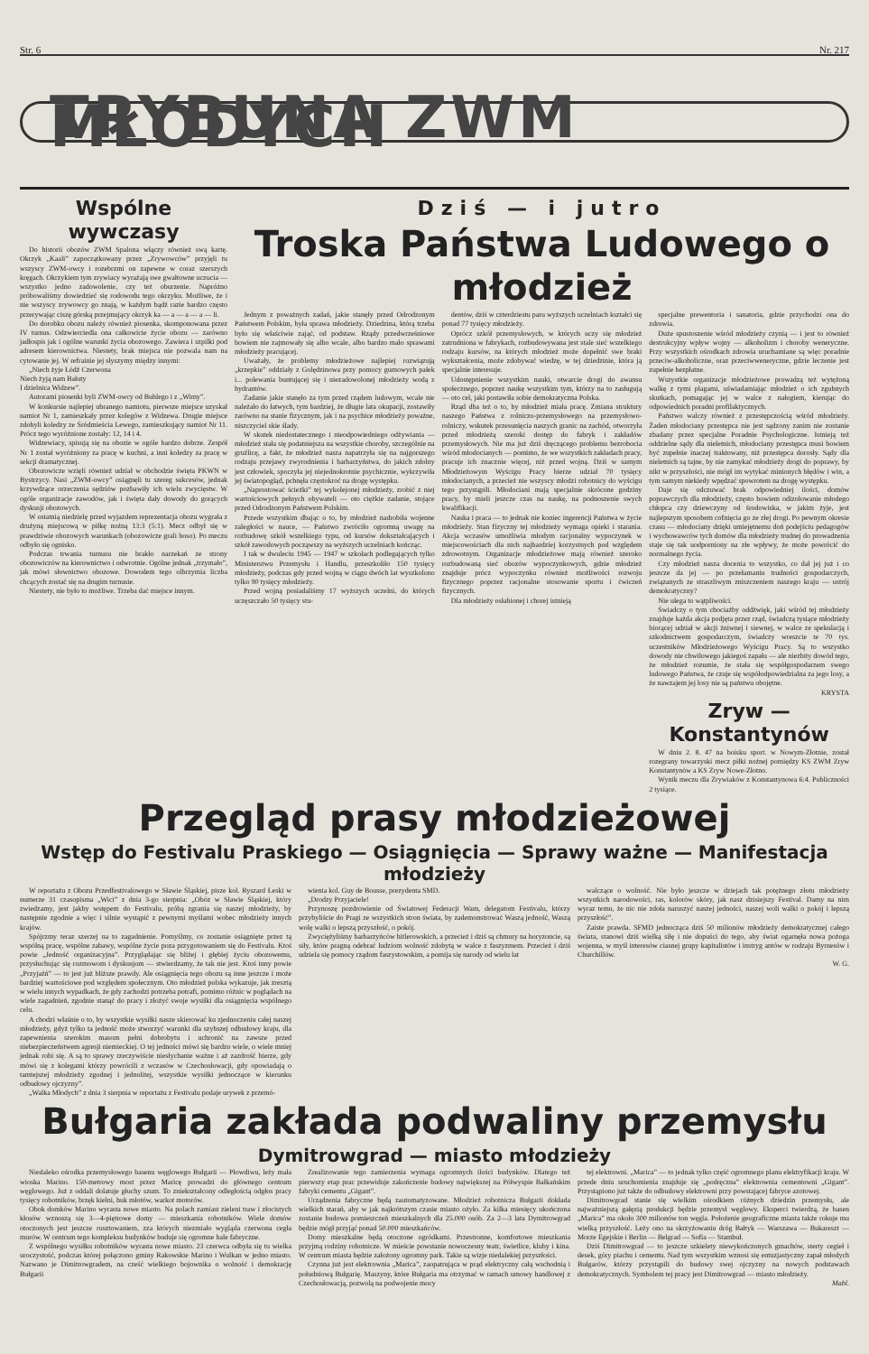Str. 6 Nr. 217
TRYBUNA ZWM MŁODYCH
Wspólne wywczasy
Do historii obozów ZWM Spalona włączy również swą kartę. Okrzyk „Kaali” zapoczątkowany przez „Zrywowców” przyjęli tu wszyscy ZWM-owcy i rozebrzmi on zapewne w coraz szerszych kręgach. Okrzykiem tym zrywiacy wyrażają swe gwałtowne uczucia — wszystko jedno zadowolenie, czy też oburzenie. Napróżno próbowaliśmy dowiedzieć się rodowodu tego okrzyku. Możliwe, że i nie wszyscy zrywowcy go znają, w każdym bądź razie bardzo często przerywając ciszę górską przejmujący okrzyk ka — a — a — a — li.
Do dorobku obozu należy również piosenka, skomponowana przez IV turnus. Odzwierciedla ona całkowicie życie obozu — zarówno jadłospis jak i ogólne warunki życia obozowego. Zawiera i szpilki pod adresem kierownictwa. Niestety, brak miejsca nie pozwala nam na cytowanie jej. W refrainie jej słyszymy między innymi:
„Niech żyje Łódź Czerwona
Niech żyją nam Bałuty
I dzielnica Widzew”.
Autorami piosenki byli ZWM-owcy od Buhlego i z „Wimy”.
W konkursie najlepiej ubranego namiotu, pierwsze miejsce uzyskał namiot Nr 1, zamieszkały przez kolegów z Widzewa. Drugie miejsce zdobyli koledzy ze Śródmieścia Lewego, zamieszkujący namiot Nr 11. Prócz tego wyróżnione zostały: 12, 14 i 4.
Widzewiacy, spisują się na obozie w ogóle bardzo dobrze. Zespół Nr 1 został wyróżniony za pracę w kuchni, a inni koledzy za pracę w sekcji dramatycznej.
Obozowicze wzięli również udział w obchodzie święta PKWN w Bystrzycy. Nasi „ZWM-owcy” osiągnęli tu szereg sukcesów, jednak krzywdzące orzeczenia sędziów pozbawiły ich wielu zwycięstw. W ogóle organizacje zawodów, jak i święta dały dowody do gorących dyskusji obozowych.
W ostatnią niedzielę przed wyjazdem reprezentacja obozu wygrała z drużyną miejscową w piłkę nożną 13:3 (5:1). Mecz odbył się w prawdziwie obozowych warunkach (obozowicze grali boso). Po meczu odbyło się ognisko.
Podczas trwania turnusu nie brakło narzekań ze strony obozowiczów na kierownictwo i odwrotnie. Ogólne jednak „trzymało”, jak mówi słownictwo obozowe. Dowodem tego olbrzymia liczba chcących zostać się na drugim turnusie.
Niestety, nie było to możliwe. Trzeba dać miejsce innym.
Dziś — i jutro
Troska Państwa Ludowego o młodzież
Jednym z poważnych zadań, jakie stanęły przed Odrodzonym Państwem Polskim, była sprawa młodzieży. Dziedzina, którą trzeba było się właściwie zająć, od podstaw. Rządy przedwrześniowe bowiem nie zajmowały się albo wcale, albo bardzo mało sprawami młodzieży pracującej.
Uważały, że problemy młodzieżowe najlepiej rozwiązują „krzepkie” oddziały z Golędzinowa przy pomocy gumowych pałek i... polewania buntującej się i niezadowolonej młodzieży wodą z hydrantów.
Zadanie jakie stanęło za tym przed rządem ludowym, wcale nie należało do łatwych, tym bardziej, że długie lata okupacji, zostawiły zarówno na stanie fizycznym, jak i na psychice młodzieży poważne, niszczyciel skie ślady.
W skutek niedostatecznego i nieodpowiedniego odżywiania — młodzież stała się podatniejsza na wszystkie choroby, szczególnie na gruźlicę, a fakt, że młodzież nasza napatrzyła się na najgorszego rodzaju przejawy zwyrodnienia i barbarzyństwa, do jakich zdolny jest człowiek, spoczyła jej niejednokrotnie psychicznie, wykrzywiła jej światopogląd, pchnęła częstokroć na drogę występku.
„Naprostować ścieżki” tej wykolejonej młodzieży, zrobić z niej wartościowych pełnych obywateli — oto ciężkie zadanie, stojące przed Odrodzonym Państwem Polskim.
Przede wszystkim dbając o to, by młodzież nadrobiła wojenne zaległości w nauce, — Państwo zwróciło ogromną uwagę na rozbudowę szkół wszelkiego typu, od kursów dokształcających i szkół zawodowych począwszy na wyższych uczelniach kończąc.
I tak w dwuleciu 1945 — 1947 w szkołach podlegających tylko Ministerstwu Przemysłu i Handlu, przeszkoliło 150 tysięcy młodzieży, podczas gdy przed wojną w ciągu dwóch lat wyszkolono tylko 90 tysięcy młodzieży.
Przed wojną posiadaliśmy 17 wyższych uczelni, do których uczęszczało 50 tysięcy stu-
dentów, dziś w czterdziestu paru wyższych uczelniach kształci się ponad 77 tysięcy młodzieży.
Oprócz szkół przemysłowych, w których uczy się młodzież zatrudniona w fabrykach, rozbudowywana jest stale sieć wszelkiego rodzaju kursów, na których młodzież może dopełnić swe braki wykształcenia, może zdobywać wiedzę, w tej dziedzinie, która ją specjalnie interesuje.
Udostępnienie wszystkim nauki, otwarcie drogi do awansu społecznego, poprzez naukę wszystkim tym, którzy na to zasługują — oto cel, jaki postawiła sobie demokratyczna Polska.
Rząd dba też o to, by młodzież miała pracę. Zmiana struktury naszego Państwa z rolniczo-przemysłowego na przemysłowo-rolniczy, wskutek przesunięcia naszych granic na zachód, otworzyła przed młodzieżą szeroki dostęp do fabryk i zakładów przemysłowych. Nie ma już dziś dręczącego problemu bezrobocia wśród młodocianych — pomimo, że we wszystkich zakładach pracy, pracuje ich znacznie więcej, niż przed wojną. Dziś w samym Młodzieżowym Wyścigu Pracy bierze udział 70 tysięcy młodocianych, a przecież nie wszyscy młodzi robotnicy do wyścigu tego przystąpili. Młodociani mają specjalnie skrócone godziny pracy, by mieli jeszcze czas na naukę, na podnoszenie swych kwalifikacji.
Nauka i praca — to jednak nie koniec ingerencji Państwa w życie młodzieży. Stan fizyczny tej młodzieży wymaga opieki i starania. Akcja wczasów umożliwia młodym racjonalny wypoczynek w miejscowościach dla nich najbardziej korzystnych pod względem zdrowotnym. Organizacje młodzieżowe mają również szeroko rozbudowaną sieć obozów wypoczynkowych, gdzie młodzież znajduje prócz wypoczynku również możliwości rozwoju fizycznego poprzez racjonalne stosowanie sportu i ćwiczeń fizycznych.
Dla młodzieży osłabionej i chorej istnieją
specjalne prewentoria i sanatoria, gdzie przychodzi ona do zdrowia.
Duże spustoszenie wśród młodzieży czynią — i jest to również destrukcyjny wpływ wojny — alkoholizm i choroby weneryczne. Przy wszystkich ośrodkach zdrowia uruchamiane są więc poradnie przeciw-alkoholiczne, oraz przeciwweneryczne, gdzie leczenie jest zupełnie bezpłatne.
Wszystkie organizacje młodzieżowe prowadzą też wytężoną walkę z tymi plagami, uświadamiając młodzież o ich zgubnych skutkach, pomagając jej w walce z nałogiem, kierując do odpowiednich poradni profilaktycznych.
Państwo walczy również z przestępczością wśród młodzieży. Żaden młodociany przestępca nie jest sądzony zanim nie zostanie zbadany przez specjalne Poradnie Psychologiczne. Istnieją też oddzielne sądy dla nieletnich, młodociany przestępca musi bowiem być zupełnie inaczej traktowany, niż przestępca dorosły. Sądy dla nieletnich są tajne, by nie zamykać młodzieży drogi do poprawy, by nikt w przyszłości, nie mógł im wytykać minionych błędów i win, a tym samym niekiedy wpędzać spowrotem na drogę występku.
Daje się odczuwać brak odpowiedniej ilości, domów poprawczych dla młodzieży, często bowiem odizolowanie młodego chłopca czy dziewczyny od środowiska, w jakim żyje, jest najlepszym sposobem cofnięcia go ze złej drogi. Po pewnym okresie czasu — młodociany dzięki umiejętnemu doń podejściu pedagogów i wychowawców tych domów dla młodzieży trudnej do prowadzenia staje się tak uodporniony na złe wpływy, że może powrócić do normalnego życia.
Czy młodzież nasza docenia to wszystko, co dał jej już i co jeszcze da jej — po przełamaniu trudności gospodarczych, związanych ze straszliwym zniszczeniem naszego kraju — ustrój demokratyczny?
Nie ulega to wątpliwości.
Świadczy o tym chociażby oddźwięk, jaki wśród tej młodzieży znajduje każda akcja podjęta przez rząd, świadczą tysiące młodzieży biorącej udział w akcji żniwnej i siewnej, w walce ze spekulacją i szkodnictwem gospodarczym, świadczy wreszcie te 70 tys. uczestników Młodzieżowego Wyścigu Pracy. Są to wszystko dowody nie chwilowego jakiegoś zapału — ale niezbity dowód tego, że młodzież rozumie, że stała się współgospodarzem swego ludowego Państwa, że czuje się współodpowiedzialna za jego losy, a że nawzajem jej losy nie są państwu obojętne.
KRYSTA
Zryw — Konstantynów
W dniu 2. 8. 47 na boisku sport. w Nowym-Złotnie, został rozegrany towarzyski mecz piłki nożnej pomiędzy KS ZWM Zryw Konstantynów a KS Zryw Nowe-Złotno.
Wynik meczu dla Zrywiaków z Konstantynowa 6:4. Publiczności 2 tysiące.
Przegląd prasy młodzieżowej
Wstęp do Festivalu Praskiego — Osiągnięcia — Sprawy ważne — Manifestacja młodzieży
W reportażu z Obozu Przedfestivalowego w Sławie Śląskiej, pisze kol. Ryszard Łeski w numerze 31 czasopisma „Wici” z dnia 3-go sierpnia: „Obóz w Sławie Śląskiej, który zwiedzamy, jest jakby wstępem do Festivalu, próbą zgrania się naszej młodzieży, by następnie zgodnie a więc i silnie wystąpić z pewnymi myślami wobec młodzieży innych krajów.
Spójrzmy teraz szerzej na to zagadnienie. Pomyślmy, co zostanie osiągnięte przez tą wspólną pracę, wspólne zabawy, wspólne życie poza przygotowaniem się do Festivalu. Ktoś powie „Jedność organizacyjna”. Przyglądając się bliżej i głębiej życiu obozowemu, przysłuchując się rozmowom i dyskusjom — stwierdzamy, że tak nie jest. Ktoś inny powie „Przyjaźń” — to jest już bliższe prawdy. Ale osiągnięcia tego obozu są inne jeszcze i może bardziej wartościowe pod względem społecznym. Oto młodzież polska wykazuje, jak zresztą w wielu innych wypadkach, że gdy zachodzi potrzeba potrafi, pomimo różnic w poglądach na wiele zagadnień, zgodnie stanąć do pracy i złożyć swoje wysiłki dla osiągnięcia wspólnego celu.
A chodzi właśnie o to, by wszystkie wysiłki nasze skierować ku zjednoczeniu całej naszej młodzieży, gdyż tylko ta jedność może stworzyć warunki dla szybszej odbudowy kraju, dla zapewnienia szerokim masom pełni dobrobytu i uchronić na zawsze przed niebezpieczeństwem agresji niemieckiej. O tej jedności mówi się bardzo wiele, o wiele mniej jednak robi się. A są to sprawy rzeczywiście niesłychanie ważne i aż zazdrość bierze, gdy mówi się z kolegami którzy powrócili z wczasów w Czechosłowacji, gdy opowiadają o tamtejszej młodzieży zgodnej i jednolitej, wszystkie wysiłki jednoczące w kierunku odbudowy ojczyzny”.
„Walka Młodych” z dnia 3 sierpnia w reportażu z Festivalu podaje urywek z przemó-
wienia kol. Guy de Bousse, prezydenta SMD.
„Drodzy Przyjaciele!
Przynoszę pozdrowienie od Światowej Federacji Wam, delegatom Festivalu, którzy przybyliście do Pragi ze wszystkich stron świata, by zademonstrować Waszą jedność, Waszą wolę walki o lepszą przyszłość, o pokój.
Zwyciężyliśmy barbarzyńców hitlerowskich, a przecież i dziś są chmury na horyzoncie, są siły, które pragną odebrać ludziom wolność zdobytą w walce z faszyzmem. Przecież i dziś udziela się pomocy rządom faszystowskim, a pomija się narody od wielu lat
walczące o wolność. Nie było jeszcze w dziejach tak potężnego złotu młodzieży wszystkich narodowości, ras, kolorów skóry, jak nasz dzisiejszy Festival. Damy na nim wyraz temu, że nic nie zdoła naruszyć naszej jedności, naszej woli walki o pokój i lepszą przyszłość”.
Zaiste prawda. SFMD jednocząca dziś 50 milionów młodzieży demokratycznej całego świata, stanowi dziś wielką siłę i nie dopuści do tego, aby świat ogarnęła nowa pożoga wojenna, w myśl interesów ciasnej grupy kapitalistów i instryg antów w rodzaju Byrnesów i Churchillów.
W. G.
Bułgaria zakłada podwaliny przemysłu
Dymitrowgrad — miasto młodzieży
Niedaleko ośrodka przemysłowego basenu węglowego Bułgarii — Płowdiwu, leży mała wioska Marino. 150-metrowy most przez Maricę prowadzi do głównego centrum węglowego. Już z oddali dolatuje głuchy szum. To zniekształcony odległością odgłos pracy tysięcy robotników, brzęk kielni, huk młotów, warkot motorów.
Obok domków Marino wyrasta nowe miasto. Na polach zamiast zieleni traw i złocistych kłosów wznoszą się 3—4-piętrowe domy — mieszkania robotników. Wiele domów otoczonych jest jeszcze rusztowaniem, zza których niezmiało wygląda czerwona cegła murów. W centrum tego kompleksu budynków buduje się ogromne hale fabryczne.
Z wspólnego wysiłku robotników wyrasta nowe miasto. 23 czerwca odbyła się tu wielka uroczystość, podczas której połączono gminy Rakowskie Marino i Wulkan w jedno miasto. Nazwano je Dimitrowgradem, na cześć wielkiego bojownika o wolność i demokrację Bułgarii
Zrealizowanie tego zamierzenia wymaga ogromnych ilości budynków. Dlatego też pierwszy etap prac przewiduje zakończenie budowy największej na Półwyspie Bałkańskim fabryki cementu „Gigant”.
Urządzenia fabryczne będą zautomatyzowane. Młodzież robotnicza Bułgarii dokłada wielkich starań, aby w jak najkrótszym czasie miasto ożyło. Za kilka miesięcy ukończona zostanie budowa pomieszczeń mieszkalnych dla 25.000 osób. Za 2—3 lata Dymitrowgrad będzie mógł przyjąć ponad 50.000 mieszkańców.
Domy mieszkalne będą otoczone ogródkami. Przestronne, komfortowe mieszkania przyjmą rodziny robotnicze. W mieście powstanie nowoczesny teatr, świetlice, kluby i kina. W centrum miasta będzie założony ogromny park. Takie są wizje niedalekiej przyszłości.
Czynna już jest elektrownia „Marica”, zaopatrująca w prąd elektryczny całą wschodnią i południową Bułgarię. Maszyny, które Bułgaria ma otrzymać w ramach umowy handlowej z Czechosłowacją, pozwolą na podwojenie mocy
tej elektrowni. „Marica” — to jednak tylko część ogromnego planu elektryfikacji kraju. W przede dniu uruchomienia znajduje się „podręczna” elektrownia cementowni „Gigant”. Przystąpiono już także do odbudowy elektrowni przy powstającej fabryce azotowej.
Dimitrowgrad stanie się wielkim ośrodkiem różnych dziedzin przemysłu, ale najważniejszą gałęzią produkcji będzie przemysł węglowy. Eksperci twierdzą, że basen „Marica” ma około 300 milionów ton węgla. Położenie geograficzne miasta także rokuje mu wielką przyszłość. Leży ono na skrzyżowaniu dróg Bałtyk — Warszawa — Bukareszt — Morze Egejskie i Berlin — Belgrad — Sofia — Stambuł.
Dziś Dimitrowgrad — to jeszcze szkielety niewykończonych gmachów, sterty cegieł i desek, góry piachu i cementu. Nad tym wszystkim wznosi się entuzjastyczny zapał młodych Bułgarów, którzy przystąpili do budowy swej ojczyzny na nowych podstawach demokratycznych. Symbolem tej pracy jest Dimitrowgrad — miasto młodzieży.
Mabl.